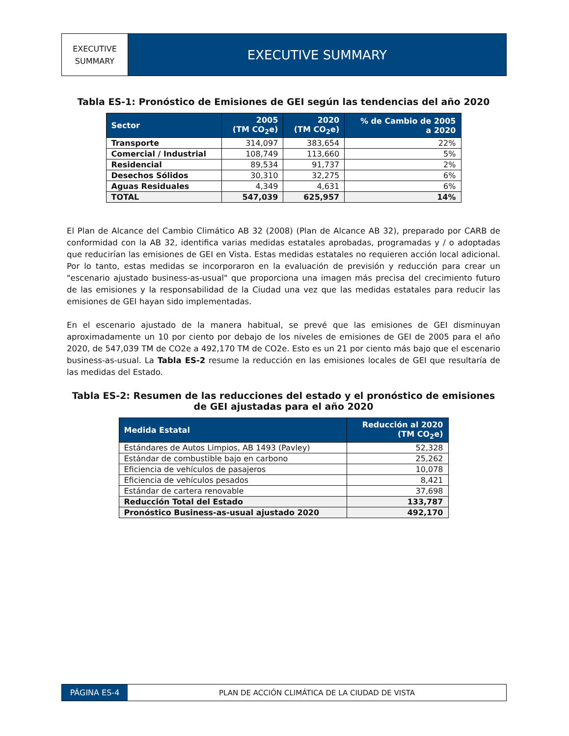EXECUTIVE
SUMMARY
EXECUTIVE SUMMARY
Tabla ES-1: Pronóstico de Emisiones de GEI según las tendencias del año 2020
| Sector | 2005 (TM CO<sub>2</sub>e) | 2020 (TM CO<sub>2</sub>e) | % de Cambio de 2005 a 2020 |
| --- | --- | --- | --- |
| Transporte | 314,097 | 383,654 | 22% |
| Comercial / Industrial | 108,749 | 113,660 | 5% |
| Residencial | 89,534 | 91,737 | 2% |
| Desechos Sólidos | 30,310 | 32,275 | 6% |
| Aguas Residuales | 4,349 | 4,631 | 6% |
| TOTAL | 547,039 | 625,957 | 14% |
El Plan de Alcance del Cambio Climático AB 32 (2008) (Plan de Alcance AB 32), preparado por CARB de conformidad con la AB 32, identifica varias medidas estatales aprobadas, programadas y / o adoptadas que reducirían las emisiones de GEI en Vista. Estas medidas estatales no requieren acción local adicional. Por lo tanto, estas medidas se incorporaron en la evaluación de previsión y reducción para crear un "escenario ajustado business-as-usual" que proporciona una imagen más precisa del crecimiento futuro de las emisiones y la responsabilidad de la Ciudad una vez que las medidas estatales para reducir las emisiones de GEI hayan sido implementadas.
En el escenario ajustado de la manera habitual, se prevé que las emisiones de GEI disminuyan aproximadamente un 10 por ciento por debajo de los niveles de emisiones de GEI de 2005 para el año 2020, de 547,039 TM de CO2e a 492,170 TM de CO2e. Esto es un 21 por ciento más bajo que el escenario business-as-usual. La Tabla ES-2 resume la reducción en las emisiones locales de GEI que resultaría de las medidas del Estado.
Tabla ES-2: Resumen de las reducciones del estado y el pronóstico de emisiones de GEI ajustadas para el año 2020
| Medida Estatal | Reducción al 2020 (TM CO<sub>2</sub>e) |
| --- | --- |
| Estándares de Autos Limpios, AB 1493 (Pavley) | 52,328 |
| Estándar de combustible bajo en carbono | 25,262 |
| Eficiencia de vehículos de pasajeros | 10,078 |
| Eficiencia de vehículos pesados | 8,421 |
| Estándar de cartera renovable | 37,698 |
| Reducción Total del Estado | 133,787 |
| Pronóstico Business-as-usual ajustado 2020 | 492,170 |
PÁGINA ES-4 PLAN DE ACCIÓN CLIMÁTICA DE LA CIUDAD DE VISTA